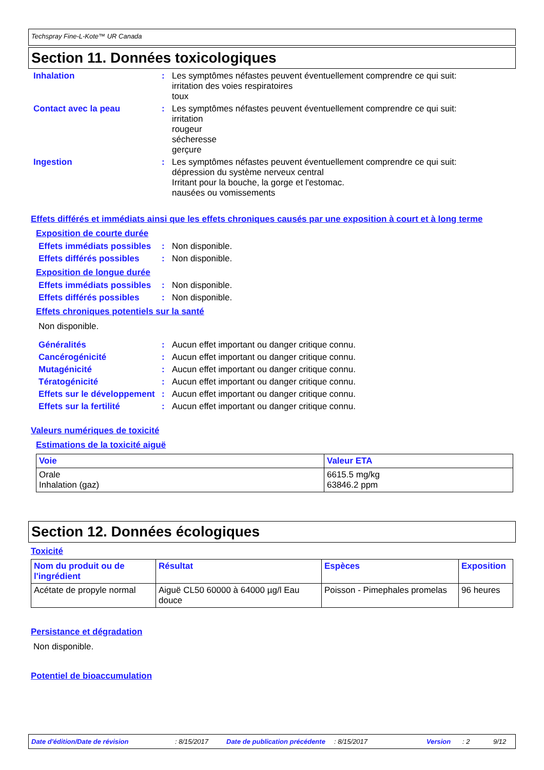Techspray Fine-L-Kote™ UR Canada
Section 11. Données toxicologiques
Inhalation : Les symptômes néfastes peuvent éventuellement comprendre ce qui suit:
irritation des voies respiratoires
toux
Contact avec la peau : Les symptômes néfastes peuvent éventuellement comprendre ce qui suit:
irritation
rougeur
sécheresse
gerçure
Ingestion : Les symptômes néfastes peuvent éventuellement comprendre ce qui suit:
dépression du système nerveux central
Irritant pour la bouche, la gorge et l'estomac.
nausées ou vomissements
Effets différés et immédiats ainsi que les effets chroniques causés par une exposition à court et à long terme
Exposition de courte durée
Effets immédiats possibles
: Non disponible.
Effets différés possibles
: Non disponible.
Exposition de longue durée
Effets immédiats possibles
: Non disponible.
Effets différés possibles
: Non disponible.
Effets chroniques potentiels sur la santé
Non disponible.
Généralités : Aucun effet important ou danger critique connu.
Cancérogénicité : Aucun effet important ou danger critique connu.
Mutagénicité : Aucun effet important ou danger critique connu.
Tératogénicité : Aucun effet important ou danger critique connu.
Effets sur le développement
: Aucun effet important ou danger critique connu.
Effets sur la fertilité : Aucun effet important ou danger critique connu.
Valeurs numériques de toxicité
Estimations de la toxicité aiguë
| Voie | Valeur ETA |
| --- | --- |
| Orale Inhalation (gaz) | 6615.5 mg/kg 63846.2 ppm |
Section 12. Données écologiques
Toxicité
| Nom du produit ou de l'ingrédient | Résultat | Espèces | Exposition |
| --- | --- | --- | --- |
| Acétate de propyle normal | Aiguë CL50 60000 à 64000 µg/l Eau douce | Poisson - Pimephales promelas | 96 heures |
Persistance et dégradation
Non disponible.
Potentiel de bioaccumulation
Date d'édition/Date de révision : 8/15/2017 Date de publication précédente
: 8/15/2017 Version : 2 9/12